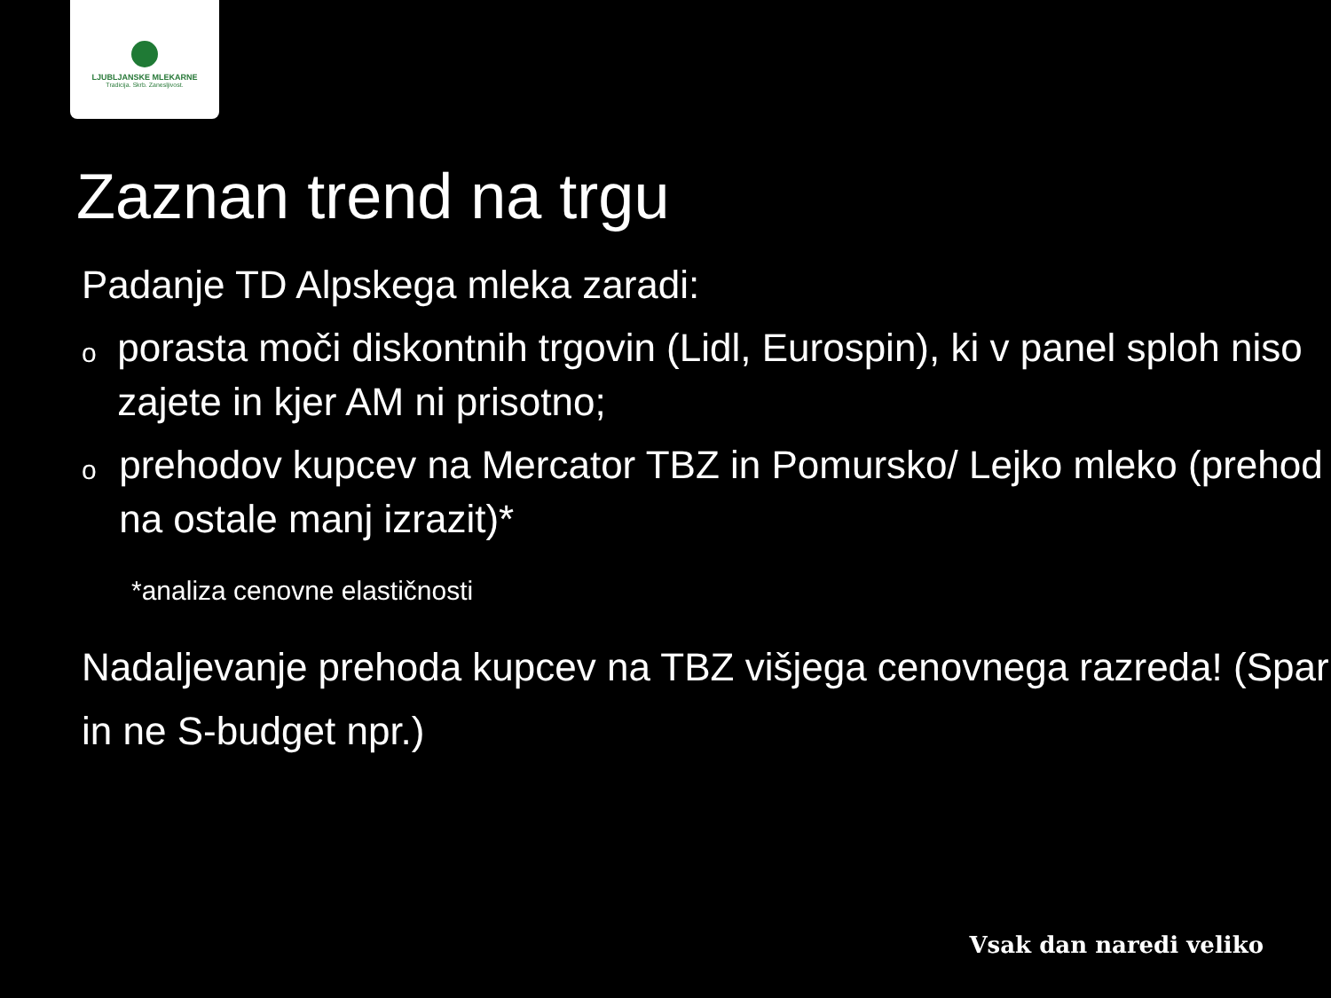LJUBLJANSKE MLEKARNE
Tradicija. Skrb. Zanesljivost.
Zaznan trend na trgu
Padanje TD Alpskega mleka zaradi:
oporasta moči diskontnih trgovin (Lidl, Eurospin), ki v panel sploh niso zajete in kjer AM ni prisotno;
oprehodov kupcev na Mercator TBZ in Pomursko/ Lejko mleko (prehod na ostale manj izrazit)*
*analiza cenovne elastičnosti
Nadaljevanje prehoda kupcev na TBZ višjega cenovnega razreda! (Spar in ne S-budget npr.)
Vsak dan naredi veliko